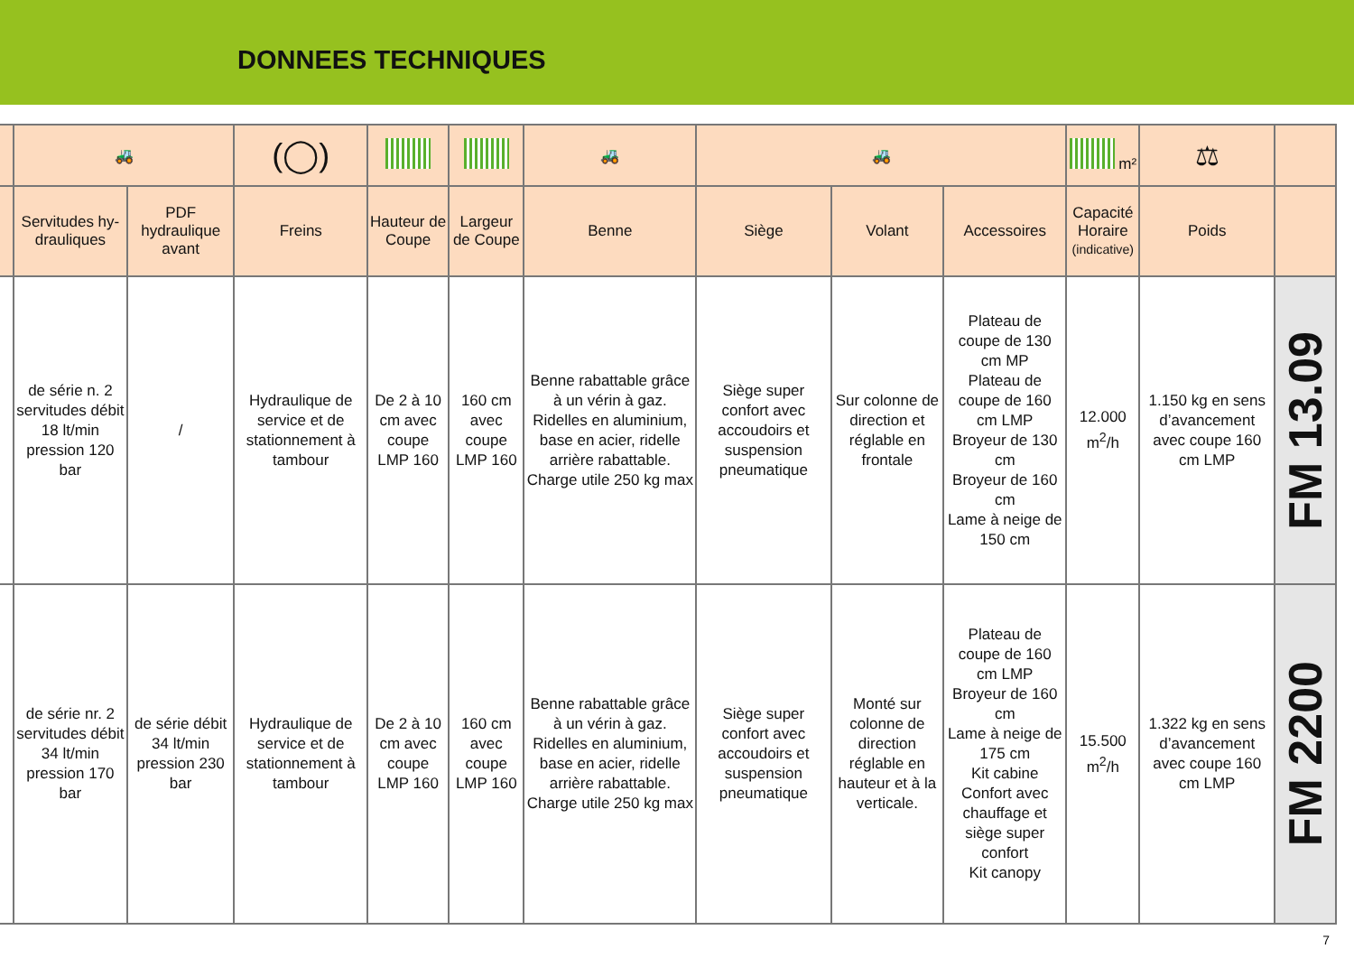DONNEES TECHNIQUES
| | 🚜 | | (◯) | | | 🚜 | 🚜 | | | m² | ⚖ | |
| | Servitudes hy-drauliques | PDF hydraulique avant | Freins | Hauteur de Coupe | Largeur de Coupe | Benne | Siège | Volant | Accessoires | Capacité Horaire (indicative) | Poids | |
| | de série n. 2 servitudes débit 18 lt/min pression 120 bar | / | Hydraulique de service et de stationnement à tambour | De 2 à 10 cm avec coupe LMP 160 | 160 cm avec coupe LMP 160 | Benne rabattable grâce à un vérin à gaz. Ridelles en aluminium, base en acier, ridelle arrière rabattable. Charge utile 250 kg max | Siège super confort avec accoudoirs et suspension pneumatique | Sur colonne de direction et réglable en frontale | Plateau de coupe de 130 cm MP Plateau de coupe de 160 cm LMP Broyeur de 130 cm Broyeur de 160 cm Lame à neige de 150 cm | 12.000 m<sup>2</sup>/h | 1.150 kg en sens d’avancement avec coupe 160 cm LMP | FM 13.09 |
| | de série nr. 2 servitudes débit 34 lt/min pression 170 bar | de série débit 34 lt/min pression 230 bar | Hydraulique de service et de stationnement à tambour | De 2 à 10 cm avec coupe LMP 160 | 160 cm avec coupe LMP 160 | Benne rabattable grâce à un vérin à gaz. Ridelles en aluminium, base en acier, ridelle arrière rabattable. Charge utile 250 kg max | Siège super confort avec accoudoirs et suspension pneumatique | Monté sur colonne de direction réglable en hauteur et à la verticale. | Plateau de coupe de 160 cm LMP Broyeur de 160 cm Lame à neige de 175 cm Kit cabine Confort avec chauffage et siège super confort Kit canopy | 15.500 m<sup>2</sup>/h | 1.322 kg en sens d’avancement avec coupe 160 cm LMP | FM 2200 |
7